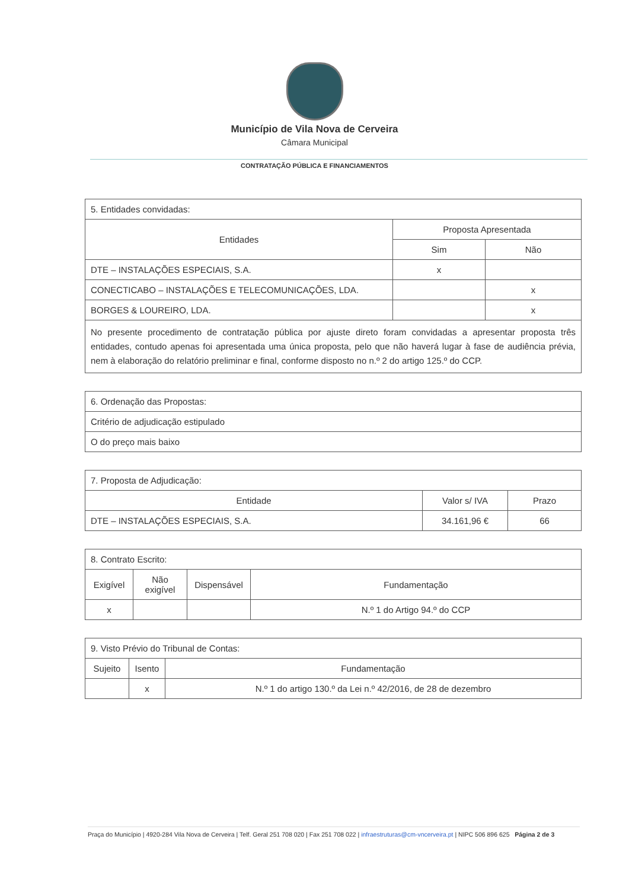Município de Vila Nova de Cerveira
Câmara Municipal
CONTRATAÇÃO PÚBLICA E FINANCIAMENTOS
| 5. Entidades convidadas: | | |
| Entidades | Proposta Apresentada | |
| | Sim | Não |
| DTE – INSTALAÇÕES ESPECIAIS, S.A. | x | |
| CONECTICABO – INSTALAÇÕES E TELECOMUNICAÇÕES, LDA. | | x |
| BORGES & LOUREIRO, LDA. | | x |
| No presente procedimento de contratação pública por ajuste direto foram convidadas a apresentar proposta três entidades, contudo apenas foi apresentada uma única proposta, pelo que não haverá lugar à fase de audiência prévia, nem à elaboração do relatório preliminar e final, conforme disposto no n.º 2 do artigo 125.º do CCP. | | |
| 6. Ordenação das Propostas: |
| Critério de adjudicação estipulado |
| O do preço mais baixo |
| 7. Proposta de Adjudicação: | | |
| Entidade | Valor s/ IVA | Prazo |
| DTE – INSTALAÇÕES ESPECIAIS, S.A. | 34.161,96 € | 66 |
| 8. Contrato Escrito: | | | |
| Exigível | Não exigível | Dispensável | Fundamentação |
| x | | | N.º 1 do Artigo 94.º do CCP |
| 9. Visto Prévio do Tribunal de Contas: | | |
| Sujeito | Isento | Fundamentação |
| | x | N.º 1 do artigo 130.º da Lei n.º 42/2016, de 28 de dezembro |
Praça do Município | 4920-284 Vila Nova de Cerveira | Telf. Geral 251 708 020 | Fax 251 708 022 | infraestruturas@cm-vncerveira.pt | NIPC 506 896 625 Página 2 de 3